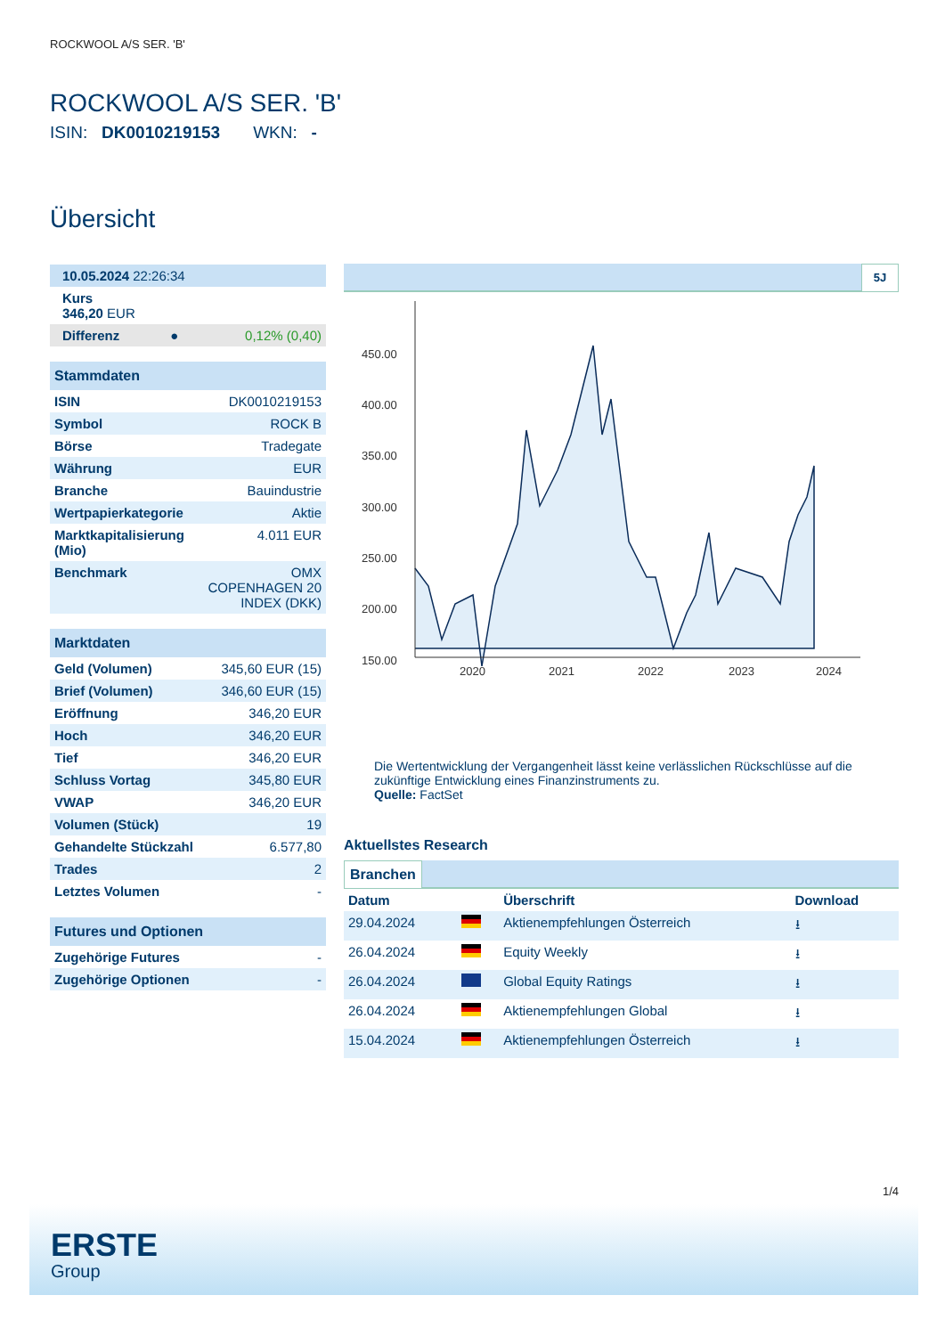ROCKWOOL A/S SER. 'B'
ROCKWOOL A/S SER. 'B'
ISIN: DK0010219153 WKN: -
Übersicht
| 10.05.2024 22:26:34 |
| Kurs 346,20 EUR |
| Differenz | ● | 0,12% (0,40) |
| Stammdaten | |
| ISIN | DK0010219153 |
| Symbol | ROCK B |
| Börse | Tradegate |
| Währung | EUR |
| Branche | Bauindustrie |
| Wertpapierkategorie | Aktie |
| Marktkapitalisierung (Mio) | 4.011 EUR |
| Benchmark | OMX COPENHAGEN 20 INDEX (DKK) |
| Marktdaten | |
| Geld (Volumen) | 345,60 EUR (15) |
| Brief (Volumen) | 346,60 EUR (15) |
| Eröffnung | 346,20 EUR |
| Hoch | 346,20 EUR |
| Tief | 346,20 EUR |
| Schluss Vortag | 345,80 EUR |
| VWAP | 346,20 EUR |
| Volumen (Stück) | 19 |
| Gehandelte Stückzahl | 6.577,80 |
| Trades | 2 |
| Letztes Volumen | - |
| Futures und Optionen | |
| Zugehörige Futures | - |
| Zugehörige Optionen | - |
5J
450.00
400.00
350.00
300.00
250.00
200.00
150.00
2020
2021
2022
2023
2024
Die Wertentwicklung der Vergangenheit lässt keine verlässlichen Rückschlüsse auf die zukünftige Entwicklung eines Finanzinstruments zu.
Quelle: FactSet
Aktuellstes Research
Branchen
| Datum | | Überschrift | Download |
| --- | --- | --- | --- |
| 29.04.2024 | | Aktienempfehlungen Österreich | ⭳ |
| 26.04.2024 | | Equity Weekly | ⭳ |
| 26.04.2024 | | Global Equity Ratings | ⭳ |
| 26.04.2024 | | Aktienempfehlungen Global | ⭳ |
| 15.04.2024 | | Aktienempfehlungen Österreich | ⭳ |
1/4
ERSTE
Group